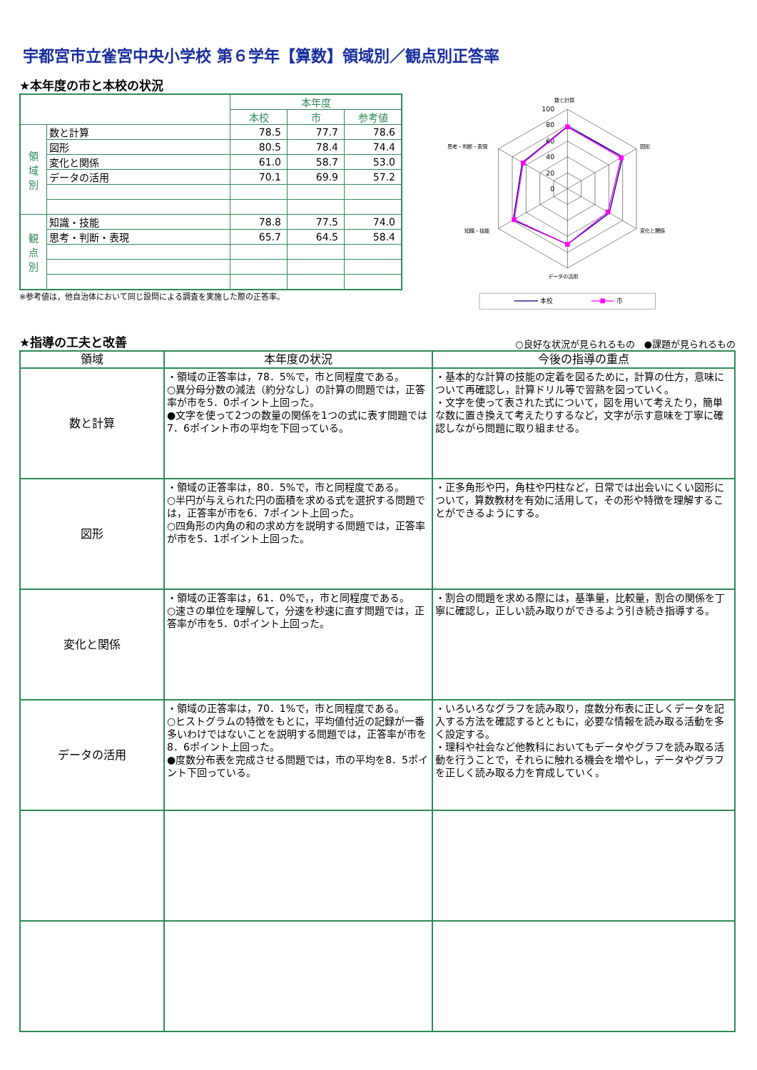宇都宮市立雀宮中央小学校 第６学年【算数】領域別／観点別正答率
★本年度の市と本校の状況
| | | 本年度 | | |
| | | 本校 | 市 | 参考値 |
| 領 域 別 | 数と計算 | 78.5 | 77.7 | 78.6 |
| | 図形 | 80.5 | 78.4 | 74.4 |
| | 変化と関係 | 61.0 | 58.7 | 53.0 |
| | データの活用 | 70.1 | 69.9 | 57.2 |
| 観 点 別 | 知識・技能 | 78.8 | 77.5 | 74.0 |
| | 思考・判断・表現 | 65.7 | 64.5 | 58.4 |
※参考値は，他自治体において同じ設問による調査を実施した際の正答率。
数と計算
図形
変化と関係
データの活用
知識・技能
思考・判断・表現
100
80
60
40
20
0
本校
市
★指導の工夫と改善
○良好な状況が見られるもの　●課題が見られるもの
| 領域 | 本年度の状況 | 今後の指導の重点 |
| --- | --- | --- |
| 数と計算 | ・領域の正答率は，78．5%で，市と同程度である。 ○異分母分数の減法（約分なし）の計算の問題では，正答率が市を5．0ポイント上回った。 ●文字を使って2つの数量の関係を1つの式に表す問題では7．6ポイント市の平均を下回っている。 | ・基本的な計算の技能の定着を図るために，計算の仕方，意味について再確認し，計算ドリル等で習熟を図っていく。 ・文字を使って表された式について，図を用いて考えたり，簡単な数に置き換えて考えたりするなど，文字が示す意味を丁寧に確認しながら問題に取り組ませる。 |
| 図形 | ・領域の正答率は，80．5%で，市と同程度である。 ○半円が与えられた円の面積を求める式を選択する問題では，正答率が市を6．7ポイント上回った。 ○四角形の内角の和の求め方を説明する問題では，正答率が市を5．1ポイント上回った。 | ・正多角形や円，角柱や円柱など，日常では出会いにくい図形について，算数教材を有効に活用して，その形や特徴を理解することができるようにする。 |
| 変化と関係 | ・領域の正答率は，61．0%で，，市と同程度である。 ○速さの単位を理解して，分速を秒速に直す問題では，正答率が市を5．0ポイント上回った。 | ・割合の問題を求める際には，基準量，比較量，割合の関係を丁寧に確認し，正しい読み取りができるよう引き続き指導する。 |
| データの活用 | ・領域の正答率は，70．1%で，市と同程度である。 ○ヒストグラムの特徴をもとに，平均値付近の記録が一番多いわけではないことを説明する問題では，正答率が市を8．6ポイント上回った。 ●度数分布表を完成させる問題では，市の平均を8．5ポイント下回っている。 | ・いろいろなグラフを読み取り，度数分布表に正しくデータを記入する方法を確認するとともに，必要な情報を読み取る活動を多く設定する。 ・理科や社会など他教科においてもデータやグラフを読み取る活動を行うことで，それらに触れる機会を増やし，データやグラフを正しく読み取る力を育成していく。 |